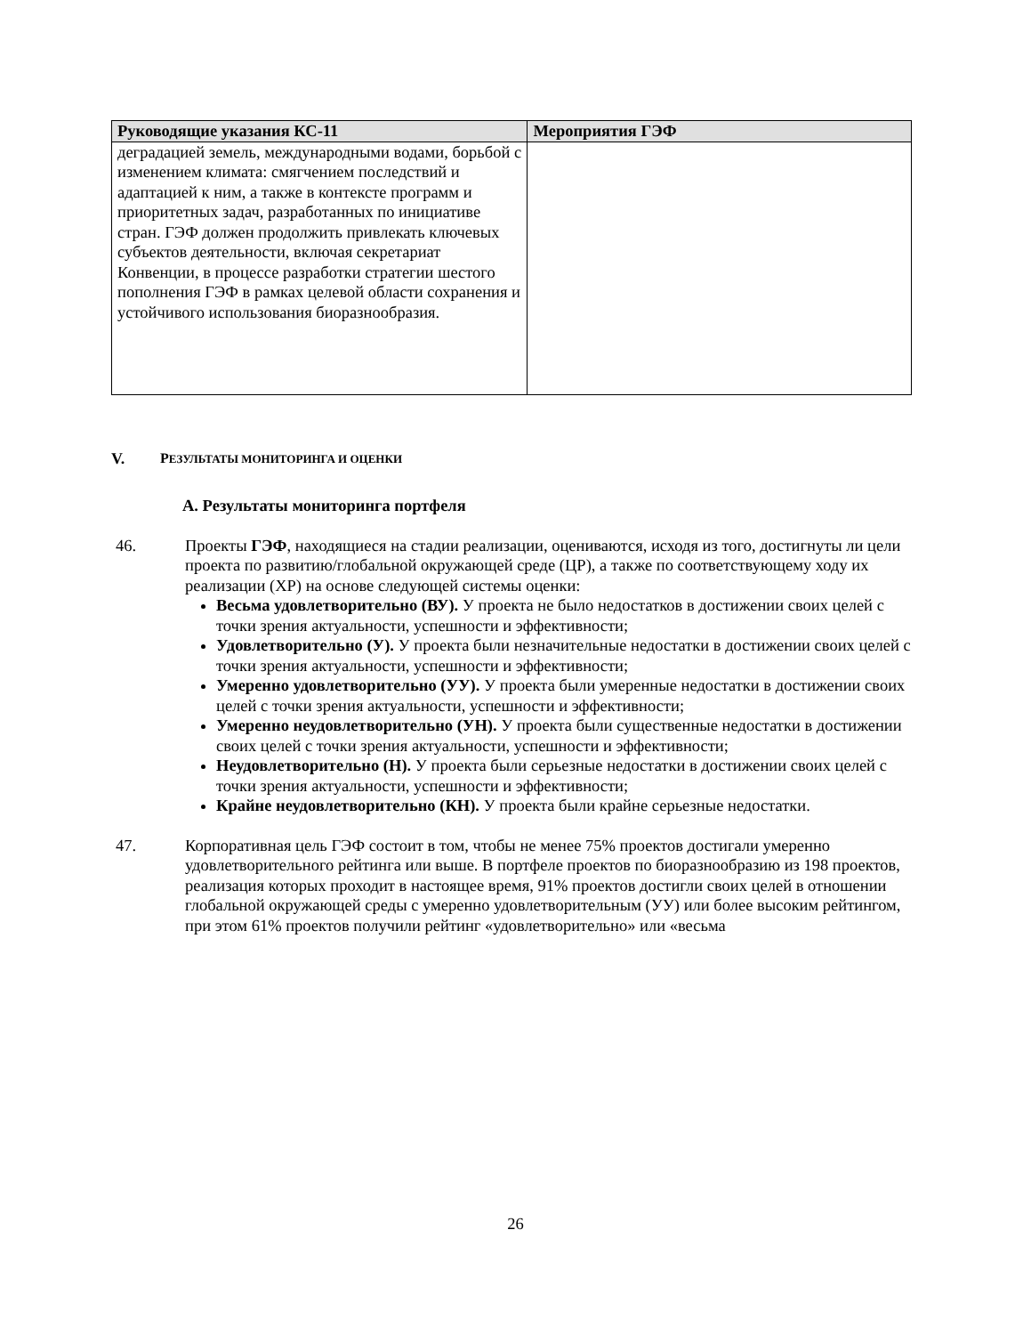| Руководящие указания КС-11 | Мероприятия ГЭФ |
| --- | --- |
| деградацией земель, международными водами, борьбой с изменением климата: смягчением последствий и адаптацией к ним, а также в контексте программ и приоритетных задач, разработанных по инициативе стран. ГЭФ должен продолжить привлекать ключевых субъектов деятельности, включая секретариат Конвенции, в процессе разработки стратегии шестого пополнения ГЭФ в рамках целевой области сохранения и устойчивого использования биоразнообразия. | |
V. РЕЗУЛЬТАТЫ МОНИТОРИНГА И ОЦЕНКИ
A. Результаты мониторинга портфеля
46. Проекты ГЭФ, находящиеся на стадии реализации, оцениваются, исходя из того, достигнуты ли цели проекта по развитию/глобальной окружающей среде (ЦР), а также по соответствующему ходу их реализации (ХР) на основе следующей системы оценки:
Весьма удовлетворительно (ВУ). У проекта не было недостатков в достижении своих целей с точки зрения актуальности, успешности и эффективности;
Удовлетворительно (У). У проекта были незначительные недостатки в достижении своих целей с точки зрения актуальности, успешности и эффективности;
Умеренно удовлетворительно (УУ). У проекта были умеренные недостатки в достижении своих целей с точки зрения актуальности, успешности и эффективности;
Умеренно неудовлетворительно (УН). У проекта были существенные недостатки в достижении своих целей с точки зрения актуальности, успешности и эффективности;
Неудовлетворительно (Н). У проекта были серьезные недостатки в достижении своих целей с точки зрения актуальности, успешности и эффективности;
Крайне неудовлетворительно (КН). У проекта были крайне серьезные недостатки.
47. Корпоративная цель ГЭФ состоит в том, чтобы не менее 75% проектов достигали умеренно удовлетворительного рейтинга или выше. В портфеле проектов по биоразнообразию из 198 проектов, реализация которых проходит в настоящее время, 91% проектов достигли своих целей в отношении глобальной окружающей среды с умеренно удовлетворительным (УУ) или более высоким рейтингом, при этом 61% проектов получили рейтинг «удовлетворительно» или «весьма
26